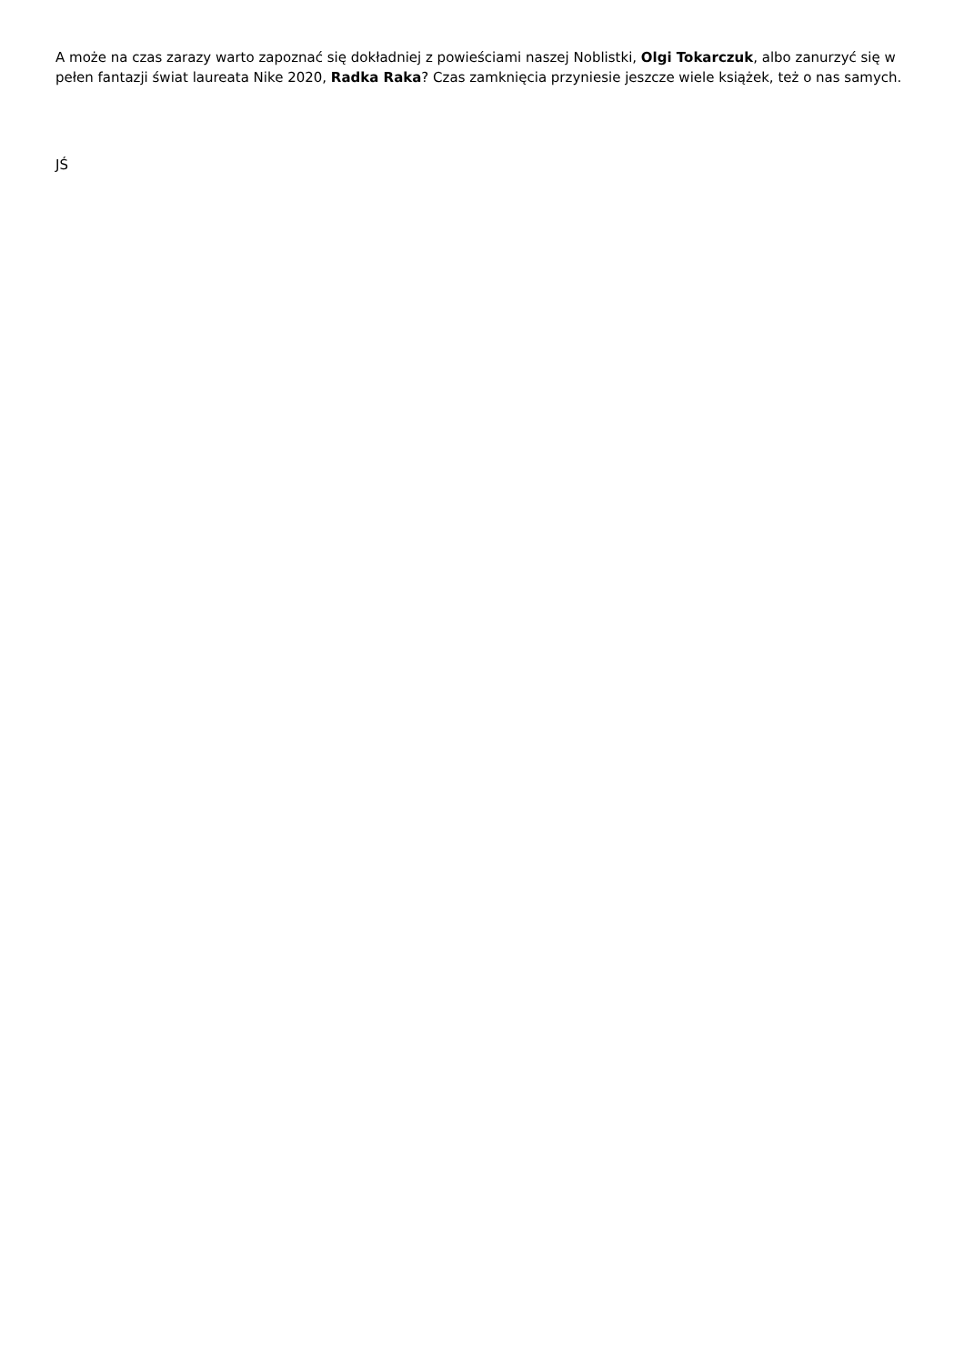A może na czas zarazy warto zapoznać się dokładniej z powieściami naszej Noblistki, Olgi Tokarczuk, albo zanurzyć się w pełen fantazji świat laureata Nike 2020, Radka Raka? Czas zamknięcia przyniesie jeszcze wiele książek, też o nas samych.
JŚ